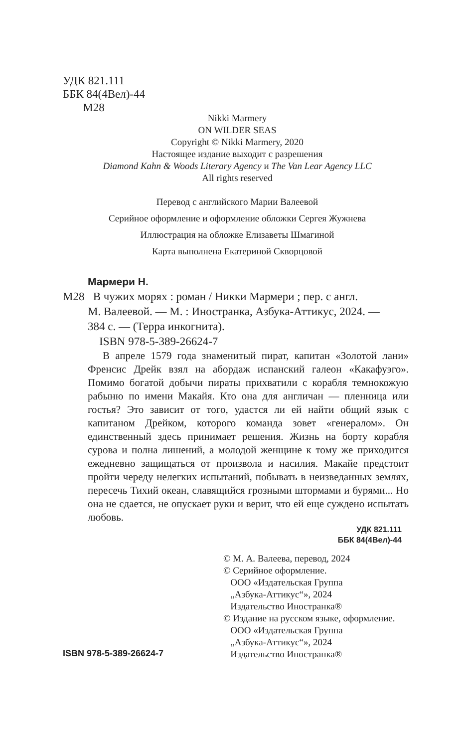УДК 821.111
ББК 84(4Вел)-44
М28
Nikki Marmery
ON WILDER SEAS
Copyright © Nikki Marmery, 2020
Настоящее издание выходит с разрешения
Diamond Kahn & Woods Literary Agency и The Van Lear Agency LLC
All rights reserved
Перевод с английского Марии Валеевой
Серийное оформление и оформление обложки Сергея Жужнева
Иллюстрация на обложке Елизаветы Шмагиной
Карта выполнена Екатериной Скворцовой
Мармери Н.
М28 В чужих морях : роман / Никки Мармери ; пер. с англ.
М. Валеевой. — М. : Иностранка, Азбука-Аттикус, 2024. —
384 с. — (Терра инкогнита).
ISBN 978-5-389-26624-7
В апреле 1579 года знаменитый пират, капитан «Золотой лани» Френсис Дрейк взял на абордаж испанский галеон «Какафуэго». Помимо богатой добычи пираты прихватили с корабля темнокожую рабыню по имени Макайя. Кто она для англичан — пленница или гостья? Это зависит от того, удастся ли ей найти общий язык с капитаном Дрейком, которого команда зовет «генералом». Он единственный здесь принимает решения. Жизнь на борту корабля сурова и полна лишений, а молодой женщине к тому же приходится ежедневно защищаться от произвола и насилия. Макайе предстоит пройти череду нелегких испытаний, побывать в неизведанных землях, пересечь Тихий океан, славящийся грозными штормами и бурями... Но она не сдается, не опускает руки и верит, что ей еще суждено испытать любовь.
УДК 821.111
ББК 84(4Вел)-44
© М. А. Валеева, перевод, 2024
© Серийное оформление.
ООО «Издательская Группа
„Азбука-Аттикус“», 2024
Издательство Иностранка®
© Издание на русском языке, оформление.
ООО «Издательская Группа
„Азбука-Аттикус“», 2024
Издательство Иностранка®
ISBN 978-5-389-26624-7